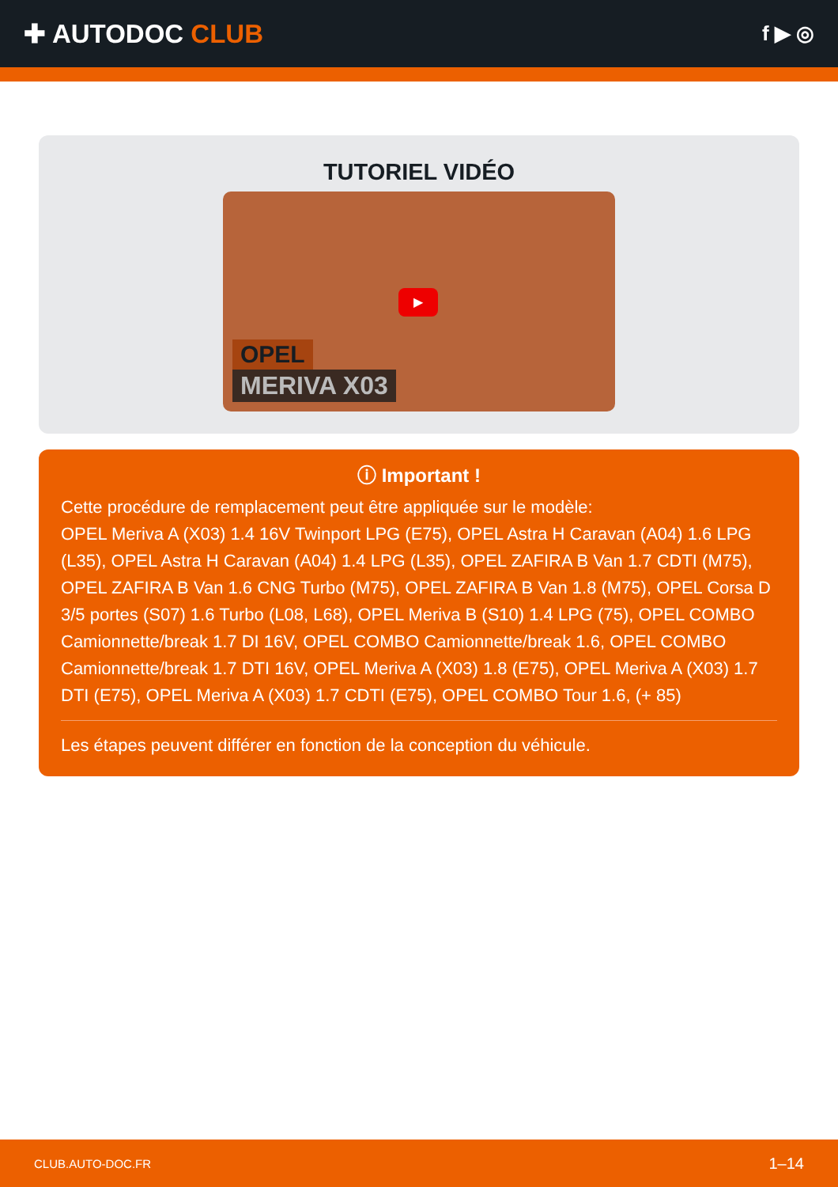✚ AUTODOC CLUB
f ▶ ◎
TUTORIEL VIDÉO
▶
OPEL
MERIVA X03
ⓘ Important !
Cette procédure de remplacement peut être appliquée sur le modèle:
OPEL Meriva A (X03) 1.4 16V Twinport LPG (E75), OPEL Astra H Caravan (A04) 1.6 LPG (L35), OPEL Astra H Caravan (A04) 1.4 LPG (L35), OPEL ZAFIRA B Van 1.7 CDTI (M75), OPEL ZAFIRA B Van 1.6 CNG Turbo (M75), OPEL ZAFIRA B Van 1.8 (M75), OPEL Corsa D 3/5 portes (S07) 1.6 Turbo (L08, L68), OPEL Meriva B (S10) 1.4 LPG (75), OPEL COMBO Camionnette/break 1.7 DI 16V, OPEL COMBO Camionnette/break 1.6, OPEL COMBO Camionnette/break 1.7 DTI 16V, OPEL Meriva A (X03) 1.8 (E75), OPEL Meriva A (X03) 1.7 DTI (E75), OPEL Meriva A (X03) 1.7 CDTI (E75), OPEL COMBO Tour 1.6, (+ 85)
Les étapes peuvent différer en fonction de la conception du véhicule.
CLUB.AUTO-DOC.FR 1–14